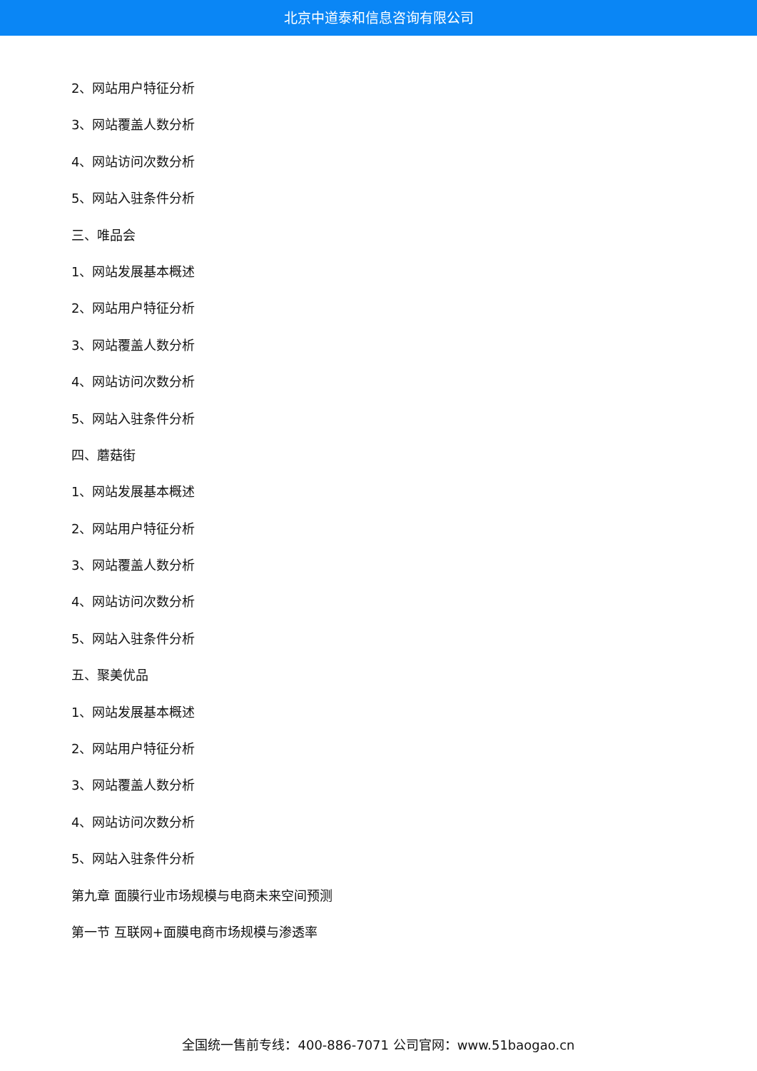北京中道泰和信息咨询有限公司
2、网站用户特征分析
3、网站覆盖人数分析
4、网站访问次数分析
5、网站入驻条件分析
三、唯品会
1、网站发展基本概述
2、网站用户特征分析
3、网站覆盖人数分析
4、网站访问次数分析
5、网站入驻条件分析
四、蘑菇街
1、网站发展基本概述
2、网站用户特征分析
3、网站覆盖人数分析
4、网站访问次数分析
5、网站入驻条件分析
五、聚美优品
1、网站发展基本概述
2、网站用户特征分析
3、网站覆盖人数分析
4、网站访问次数分析
5、网站入驻条件分析
第九章 面膜行业市场规模与电商未来空间预测
第一节 互联网+面膜电商市场规模与渗透率
全国统一售前专线：400-886-7071 公司官网：www.51baogao.cn